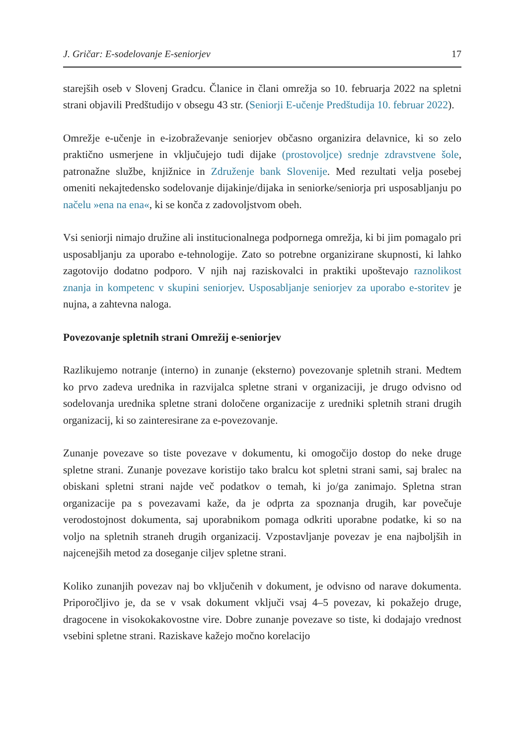J. Gričar: E-sodelovanje E-seniorjev 17
starejših oseb v Slovenj Gradcu. Članice in člani omrežja so 10. februarja 2022 na spletni strani objavili Predštudijo v obsegu 43 str. (Seniorji E-učenje Predštudija 10. februar 2022).
Omrežje e-učenje in e-izobraževanje seniorjev občasno organizira delavnice, ki so zelo praktično usmerjene in vključujejo tudi dijake (prostovoljce) srednje zdravstvene šole, patronažne službe, knjižnice in Združenje bank Slovenije. Med rezultati velja posebej omeniti nekajtedensko sodelovanje dijakinje/dijaka in seniorke/seniorja pri usposabljanju po načelu »ena na ena«, ki se konča z zadovoljstvom obeh.
Vsi seniorji nimajo družine ali institucionalnega podpornega omrežja, ki bi jim pomagalo pri usposabljanju za uporabo e-tehnologije. Zato so potrebne organizirane skupnosti, ki lahko zagotovijo dodatno podporo. V njih naj raziskovalci in praktiki upoštevajo raznolikost znanja in kompetenc v skupini seniorjev. Usposabljanje seniorjev za uporabo e-storitev je nujna, a zahtevna naloga.
Povezovanje spletnih strani Omrežij e-seniorjev
Razlikujemo notranje (interno) in zunanje (eksterno) povezovanje spletnih strani. Medtem ko prvo zadeva urednika in razvijalca spletne strani v organizaciji, je drugo odvisno od sodelovanja urednika spletne strani določene organizacije z uredniki spletnih strani drugih organizacij, ki so zainteresirane za e-povezovanje.
Zunanje povezave so tiste povezave v dokumentu, ki omogočijo dostop do neke druge spletne strani. Zunanje povezave koristijo tako bralcu kot spletni strani sami, saj bralec na obiskani spletni strani najde več podatkov o temah, ki jo/ga zanimajo. Spletna stran organizacije pa s povezavami kaže, da je odprta za spoznanja drugih, kar povečuje verodostojnost dokumenta, saj uporabnikom pomaga odkriti uporabne podatke, ki so na voljo na spletnih straneh drugih organizacij. Vzpostavljanje povezav je ena najboljših in najcenejših metod za doseganje ciljev spletne strani.
Koliko zunanjih povezav naj bo vključenih v dokument, je odvisno od narave dokumenta. Priporočljivo je, da se v vsak dokument vključi vsaj 4–5 povezav, ki pokažejo druge, dragocene in visokokakovostne vire. Dobre zunanje povezave so tiste, ki dodajajo vrednost vsebini spletne strani. Raziskave kažejo močno korelacijo